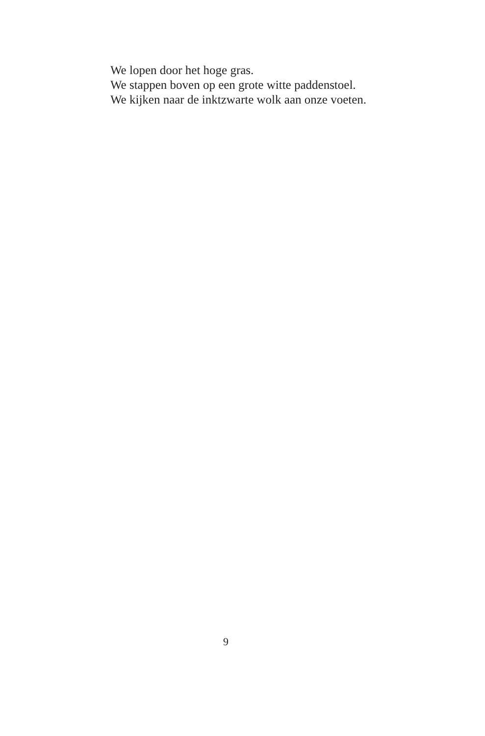We lopen door het hoge gras.
We stappen boven op een grote witte paddenstoel.
We kijken naar de inktzwarte wolk aan onze voeten.
9